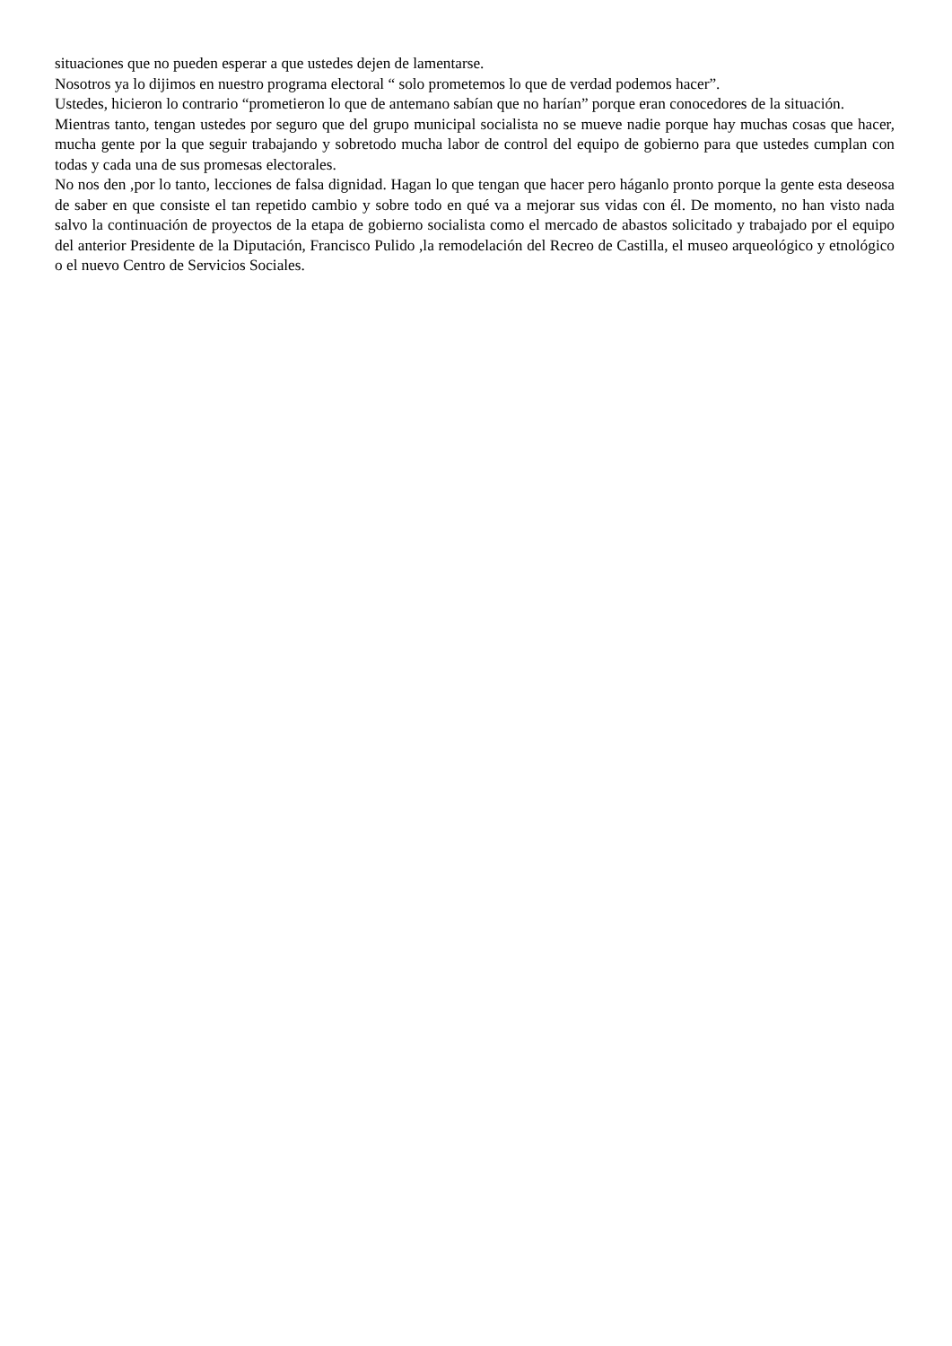situaciones que no pueden esperar a que ustedes dejen de lamentarse.
Nosotros ya lo dijimos en nuestro programa electoral “ solo prometemos lo que de verdad podemos hacer”.
Ustedes, hicieron lo contrario “prometieron lo que de antemano sabían que no harían” porque eran conocedores de la situación.
Mientras tanto, tengan ustedes por seguro que del grupo municipal socialista no se mueve nadie porque hay muchas cosas que hacer, mucha gente por la que seguir trabajando y sobretodo mucha labor de control del equipo de gobierno para que ustedes cumplan con todas y cada una de sus promesas electorales.
No nos den ,por lo tanto, lecciones de falsa dignidad. Hagan lo que tengan que hacer pero háganlo pronto porque la gente esta deseosa de saber en que consiste el tan repetido cambio y sobre todo en qué va a mejorar sus vidas con él. De momento, no han visto nada salvo la continuación de proyectos de la etapa de gobierno socialista como el mercado de abastos solicitado y trabajado por el equipo del anterior Presidente de la Diputación, Francisco Pulido ,la remodelación del Recreo de Castilla, el museo arqueológico y etnológico o el nuevo Centro de Servicios Sociales.